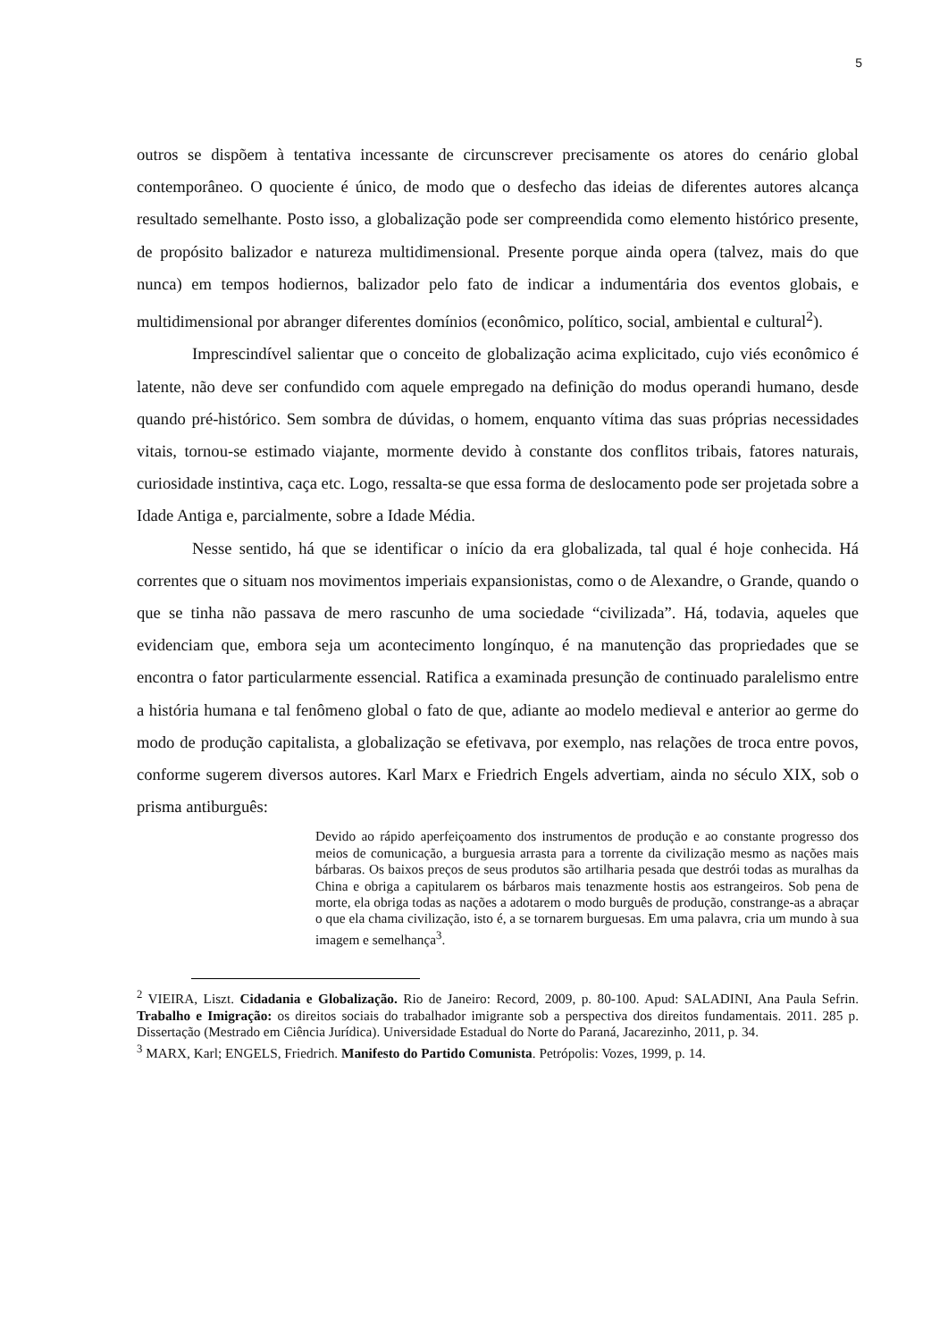5
outros se dispõem à tentativa incessante de circunscrever precisamente os atores do cenário global contemporâneo. O quociente é único, de modo que o desfecho das ideias de diferentes autores alcança resultado semelhante. Posto isso, a globalização pode ser compreendida como elemento histórico presente, de propósito balizador e natureza multidimensional. Presente porque ainda opera (talvez, mais do que nunca) em tempos hodiernos, balizador pelo fato de indicar a indumentária dos eventos globais, e multidimensional por abranger diferentes domínios (econômico, político, social, ambiental e cultural<sup>2</sup>).
Imprescindível salientar que o conceito de globalização acima explicitado, cujo viés econômico é latente, não deve ser confundido com aquele empregado na definição do modus operandi humano, desde quando pré-histórico. Sem sombra de dúvidas, o homem, enquanto vítima das suas próprias necessidades vitais, tornou-se estimado viajante, mormente devido à constante dos conflitos tribais, fatores naturais, curiosidade instintiva, caça etc. Logo, ressalta-se que essa forma de deslocamento pode ser projetada sobre a Idade Antiga e, parcialmente, sobre a Idade Média.
Nesse sentido, há que se identificar o início da era globalizada, tal qual é hoje conhecida. Há correntes que o situam nos movimentos imperiais expansionistas, como o de Alexandre, o Grande, quando o que se tinha não passava de mero rascunho de uma sociedade “civilizada”. Há, todavia, aqueles que evidenciam que, embora seja um acontecimento longínquo, é na manutenção das propriedades que se encontra o fator particularmente essencial. Ratifica a examinada presunção de continuado paralelismo entre a história humana e tal fenômeno global o fato de que, adiante ao modelo medieval e anterior ao germe do modo de produção capitalista, a globalização se efetivava, por exemplo, nas relações de troca entre povos, conforme sugerem diversos autores. Karl Marx e Friedrich Engels advertiam, ainda no século XIX, sob o prisma antiburguês:
Devido ao rápido aperfeiçoamento dos instrumentos de produção e ao constante progresso dos meios de comunicação, a burguesia arrasta para a torrente da civilização mesmo as nações mais bárbaras. Os baixos preços de seus produtos são artilharia pesada que destrói todas as muralhas da China e obriga a capitularem os bárbaros mais tenazmente hostis aos estrangeiros. Sob pena de morte, ela obriga todas as nações a adotarem o modo burguês de produção, constrange-as a abraçar o que ela chama civilização, isto é, a se tornarem burguesas. Em uma palavra, cria um mundo à sua imagem e semelhança<sup>3</sup>.
<sup>2</sup> VIEIRA, Liszt. Cidadania e Globalização. Rio de Janeiro: Record, 2009, p. 80-100. Apud: SALADINI, Ana Paula Sefrin. Trabalho e Imigração: os direitos sociais do trabalhador imigrante sob a perspectiva dos direitos fundamentais. 2011. 285 p. Dissertação (Mestrado em Ciência Jurídica). Universidade Estadual do Norte do Paraná, Jacarezinho, 2011, p. 34.
<sup>3</sup> MARX, Karl; ENGELS, Friedrich. Manifesto do Partido Comunista. Petrópolis: Vozes, 1999, p. 14.